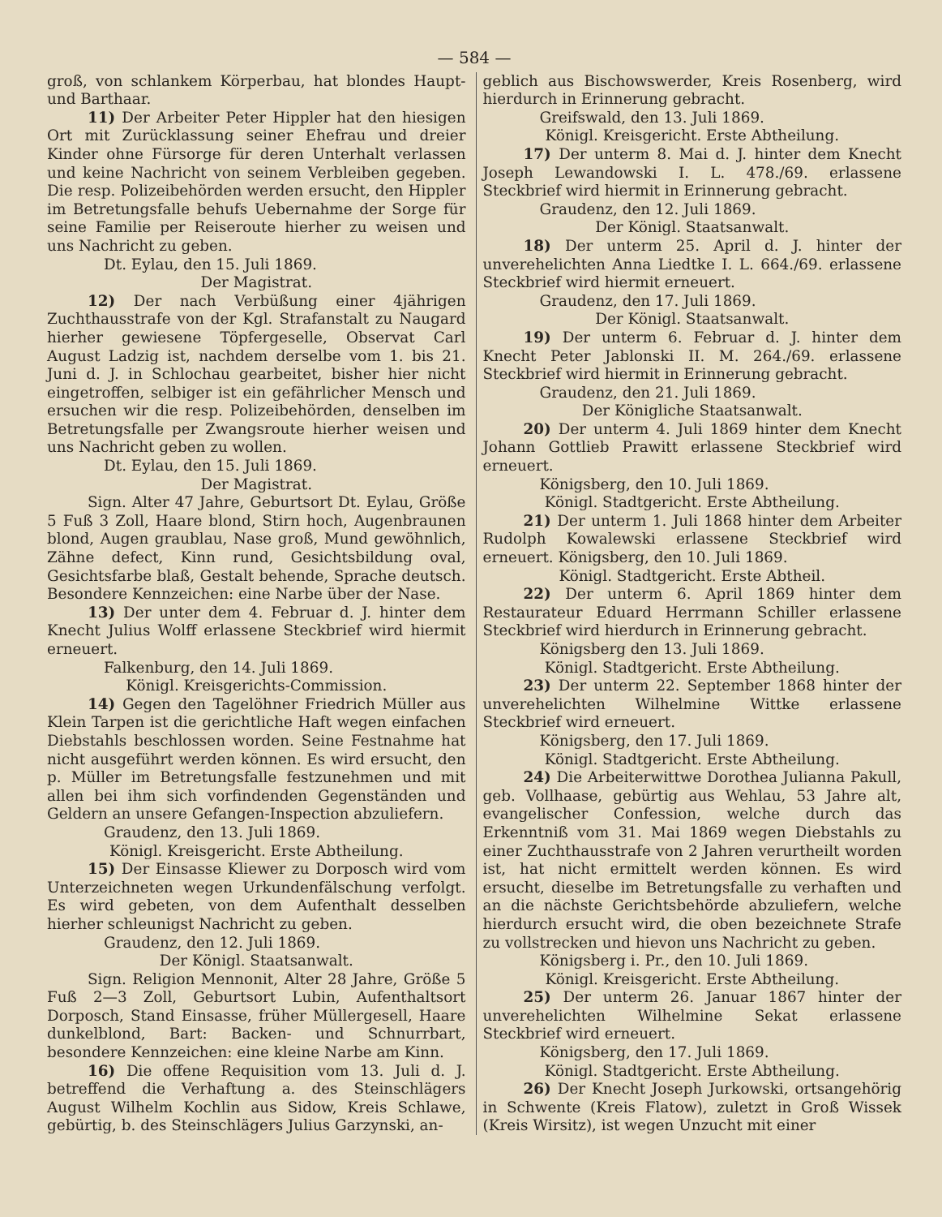— 584 —
groß, von schlankem Körperbau, hat blondes Haupt- und Barthaar.
11) Der Arbeiter Peter Hippler hat den hiesigen Ort mit Zurücklassung seiner Ehefrau und dreier Kinder ohne Fürsorge für deren Unterhalt verlassen und keine Nachricht von seinem Verbleiben gegeben. Die resp. Polizeibehörden werden ersucht, den Hippler im Betretungsfalle behufs Uebernahme der Sorge für seine Familie per Reiseroute hierher zu weisen und uns Nachricht zu geben.
Dt. Eylau, den 15. Juli 1869.
Der Magistrat.
12) Der nach Verbüßung einer 4jährigen Zuchthausstrafe von der Kgl. Strafanstalt zu Naugard hierher gewiesene Töpfergeselle, Observat Carl August Ladzig ist, nachdem derselbe vom 1. bis 21. Juni d. J. in Schlochau gearbeitet, bisher hier nicht eingetroffen, selbiger ist ein gefährlicher Mensch und ersuchen wir die resp. Polizeibehörden, denselben im Betretungsfalle per Zwangsroute hierher weisen und uns Nachricht geben zu wollen.
Dt. Eylau, den 15. Juli 1869.
Der Magistrat.
Sign. Alter 47 Jahre, Geburtsort Dt. Eylau, Größe 5 Fuß 3 Zoll, Haare blond, Stirn hoch, Augenbraunen blond, Augen graublau, Nase groß, Mund gewöhnlich, Zähne defect, Kinn rund, Gesichtsbildung oval, Gesichtsfarbe blaß, Gestalt behende, Sprache deutsch. Besondere Kennzeichen: eine Narbe über der Nase.
13) Der unter dem 4. Februar d. J. hinter dem Knecht Julius Wolff erlassene Steckbrief wird hiermit erneuert.
Falkenburg, den 14. Juli 1869.
Königl. Kreisgerichts-Commission.
14) Gegen den Tagelöhner Friedrich Müller aus Klein Tarpen ist die gerichtliche Haft wegen einfachen Diebstahls beschlossen worden. Seine Festnahme hat nicht ausgeführt werden können. Es wird ersucht, den p. Müller im Betretungsfalle festzunehmen und mit allen bei ihm sich vorfindenden Gegenständen und Geldern an unsere Gefangen-Inspection abzuliefern.
Graudenz, den 13. Juli 1869.
Königl. Kreisgericht. Erste Abtheilung.
15) Der Einsasse Kliewer zu Dorposch wird vom Unterzeichneten wegen Urkundenfälschung verfolgt. Es wird gebeten, von dem Aufenthalt desselben hierher schleunigst Nachricht zu geben.
Graudenz, den 12. Juli 1869.
Der Königl. Staatsanwalt.
Sign. Religion Mennonit, Alter 28 Jahre, Größe 5 Fuß 2—3 Zoll, Geburtsort Lubin, Aufenthaltsort Dorposch, Stand Einsasse, früher Müllergesell, Haare dunkelblond, Bart: Backen- und Schnurrbart, besondere Kennzeichen: eine kleine Narbe am Kinn.
16) Die offene Requisition vom 13. Juli d. J. betreffend die Verhaftung a. des Steinschlägers August Wilhelm Kochlin aus Sidow, Kreis Schlawe, gebürtig, b. des Steinschlägers Julius Garzynski, an-
geblich aus Bischowswerder, Kreis Rosenberg, wird hierdurch in Erinnerung gebracht.
Greifswald, den 13. Juli 1869.
Königl. Kreisgericht. Erste Abtheilung.
17) Der unterm 8. Mai d. J. hinter dem Knecht Joseph Lewandowski I. L. 478./69. erlassene Steckbrief wird hiermit in Erinnerung gebracht.
Graudenz, den 12. Juli 1869.
Der Königl. Staatsanwalt.
18) Der unterm 25. April d. J. hinter der unverehelichten Anna Liedtke I. L. 664./69. erlassene Steckbrief wird hiermit erneuert.
Graudenz, den 17. Juli 1869.
Der Königl. Staatsanwalt.
19) Der unterm 6. Februar d. J. hinter dem Knecht Peter Jablonski II. M. 264./69. erlassene Steckbrief wird hiermit in Erinnerung gebracht.
Graudenz, den 21. Juli 1869.
Der Königliche Staatsanwalt.
20) Der unterm 4. Juli 1869 hinter dem Knecht Johann Gottlieb Prawitt erlassene Steckbrief wird erneuert.
Königsberg, den 10. Juli 1869.
Königl. Stadtgericht. Erste Abtheilung.
21) Der unterm 1. Juli 1868 hinter dem Arbeiter Rudolph Kowalewski erlassene Steckbrief wird erneuert. Königsberg, den 10. Juli 1869.
Königl. Stadtgericht. Erste Abtheil.
22) Der unterm 6. April 1869 hinter dem Restaurateur Eduard Herrmann Schiller erlassene Steckbrief wird hierdurch in Erinnerung gebracht.
Königsberg den 13. Juli 1869.
Königl. Stadtgericht. Erste Abtheilung.
23) Der unterm 22. September 1868 hinter der unverehelichten Wilhelmine Wittke erlassene Steckbrief wird erneuert.
Königsberg, den 17. Juli 1869.
Königl. Stadtgericht. Erste Abtheilung.
24) Die Arbeiterwittwe Dorothea Julianna Pakull, geb. Vollhaase, gebürtig aus Wehlau, 53 Jahre alt, evangelischer Confession, welche durch das Erkenntniß vom 31. Mai 1869 wegen Diebstahls zu einer Zuchthausstrafe von 2 Jahren verurtheilt worden ist, hat nicht ermittelt werden können. Es wird ersucht, dieselbe im Betretungsfalle zu verhaften und an die nächste Gerichtsbehörde abzuliefern, welche hierdurch ersucht wird, die oben bezeichnete Strafe zu vollstrecken und hievon uns Nachricht zu geben.
Königsberg i. Pr., den 10. Juli 1869.
Königl. Kreisgericht. Erste Abtheilung.
25) Der unterm 26. Januar 1867 hinter der unverehelichten Wilhelmine Sekat erlassene Steckbrief wird erneuert.
Königsberg, den 17. Juli 1869.
Königl. Stadtgericht. Erste Abtheilung.
26) Der Knecht Joseph Jurkowski, ortsangehörig in Schwente (Kreis Flatow), zuletzt in Groß Wissek (Kreis Wirsitz), ist wegen Unzucht mit einer